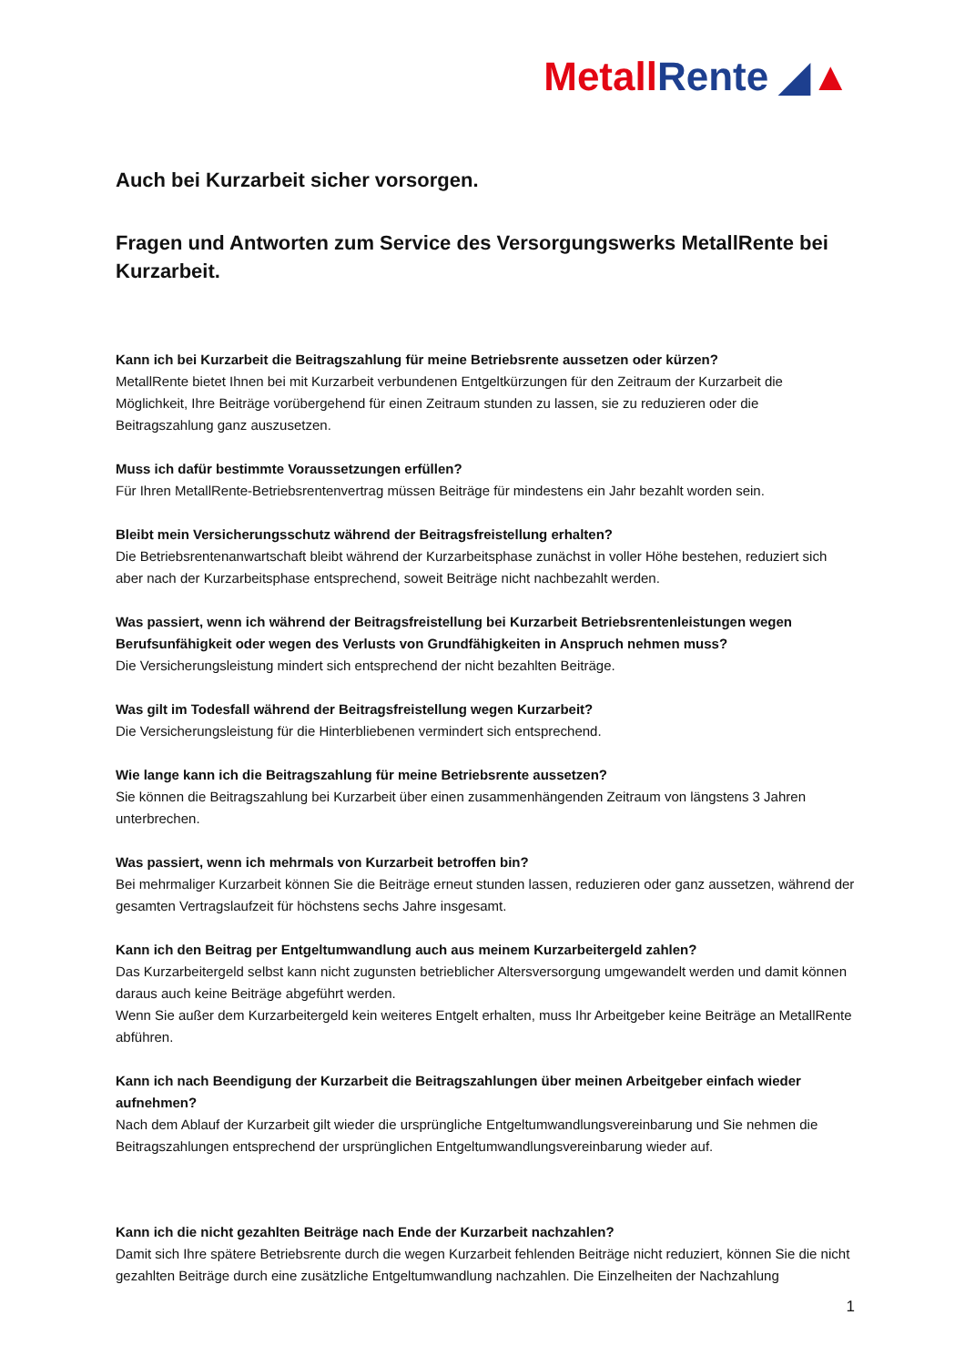Metall Rente ◢▲
Auch bei Kurzarbeit sicher vorsorgen.
Fragen und Antworten zum Service des Versorgungswerks MetallRente bei Kurzarbeit.
Kann ich bei Kurzarbeit die Beitragszahlung für meine Betriebsrente aussetzen oder kürzen?
MetallRente bietet Ihnen bei mit Kurzarbeit verbundenen Entgeltkürzungen für den Zeitraum der Kurzarbeit die Möglichkeit, Ihre Beiträge vorübergehend für einen Zeitraum stunden zu lassen, sie zu reduzieren oder die Beitragszahlung ganz auszusetzen.
Muss ich dafür bestimmte Voraussetzungen erfüllen?
Für Ihren MetallRente-Betriebsrentenvertrag müssen Beiträge für mindestens ein Jahr bezahlt worden sein.
Bleibt mein Versicherungsschutz während der Beitragsfreistellung erhalten?
Die Betriebsrentenanwartschaft bleibt während der Kurzarbeitsphase zunächst in voller Höhe bestehen, reduziert sich aber nach der Kurzarbeitsphase entsprechend, soweit Beiträge nicht nachbezahlt werden.
Was passiert, wenn ich während der Beitragsfreistellung bei Kurzarbeit Betriebsrentenleistungen wegen Berufsunfähigkeit oder wegen des Verlusts von Grundfähigkeiten in Anspruch nehmen muss?
Die Versicherungsleistung mindert sich entsprechend der nicht bezahlten Beiträge.
Was gilt im Todesfall während der Beitragsfreistellung wegen Kurzarbeit?
Die Versicherungsleistung für die Hinterbliebenen vermindert sich entsprechend.
Wie lange kann ich die Beitragszahlung für meine Betriebsrente aussetzen?
Sie können die Beitragszahlung bei Kurzarbeit über einen zusammenhängenden Zeitraum von längstens 3 Jahren unterbrechen.
Was passiert, wenn ich mehrmals von Kurzarbeit betroffen bin?
Bei mehrmaliger Kurzarbeit können Sie die Beiträge erneut stunden lassen, reduzieren oder ganz aussetzen, während der gesamten Vertragslaufzeit für höchstens sechs Jahre insgesamt.
Kann ich den Beitrag per Entgeltumwandlung auch aus meinem Kurzarbeitergeld zahlen?
Das Kurzarbeitergeld selbst kann nicht zugunsten betrieblicher Altersversorgung umgewandelt werden und damit können daraus auch keine Beiträge abgeführt werden.
Wenn Sie außer dem Kurzarbeitergeld kein weiteres Entgelt erhalten, muss Ihr Arbeitgeber keine Beiträge an MetallRente abführen.
Kann ich nach Beendigung der Kurzarbeit die Beitragszahlungen über meinen Arbeitgeber einfach wieder aufnehmen?
Nach dem Ablauf der Kurzarbeit gilt wieder die ursprüngliche Entgeltumwandlungsvereinbarung und Sie nehmen die Beitragszahlungen entsprechend der ursprünglichen Entgeltumwandlungsvereinbarung wieder auf.
Kann ich die nicht gezahlten Beiträge nach Ende der Kurzarbeit nachzahlen?
Damit sich Ihre spätere Betriebsrente durch die wegen Kurzarbeit fehlenden Beiträge nicht reduziert, können Sie die nicht gezahlten Beiträge durch eine zusätzliche Entgeltumwandlung nachzahlen. Die Einzelheiten der Nachzahlung
1